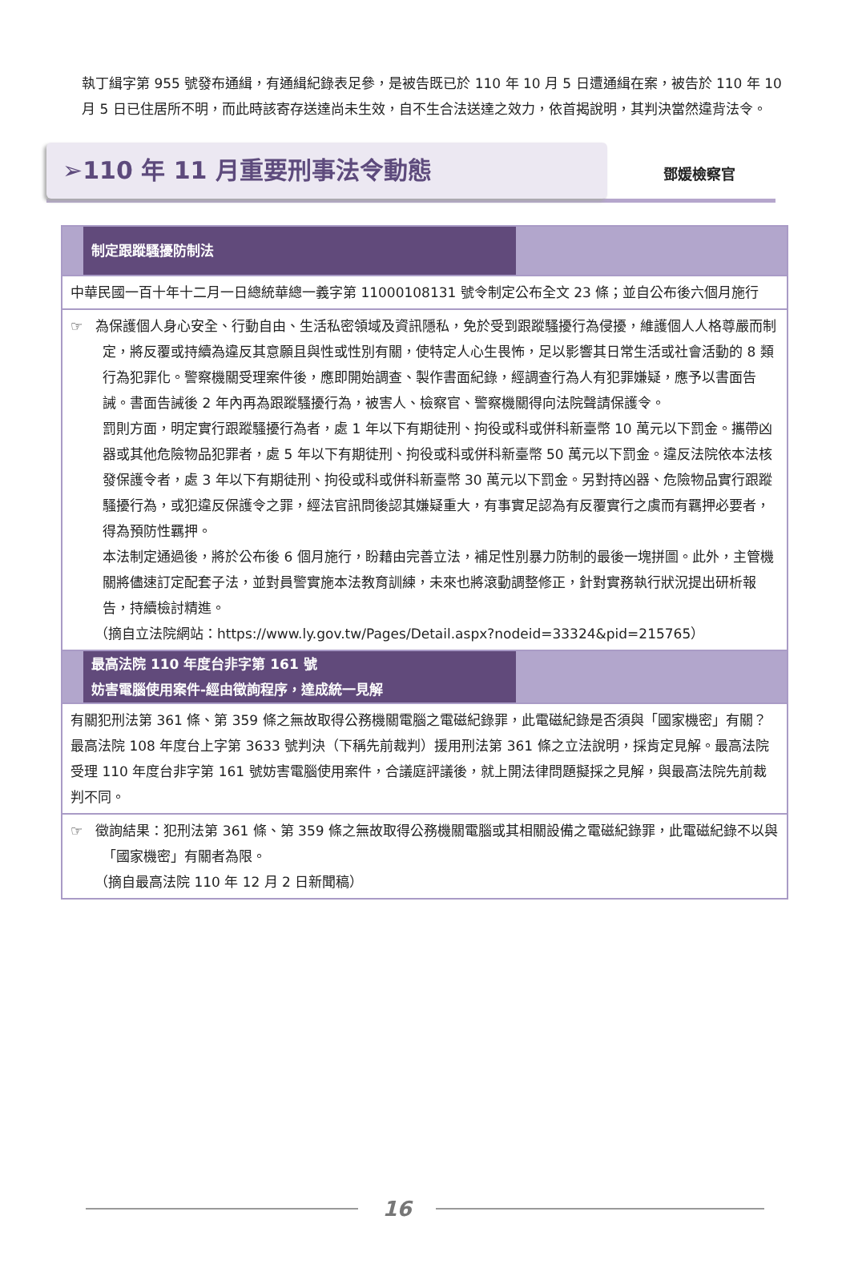執丁緝字第 955 號發布通緝，有通緝紀錄表足參，是被告既已於 110 年 10 月 5 日遭通緝在案，被告於 110 年 10 月 5 日已住居所不明，而此時該寄存送達尚未生效，自不生合法送達之效力，依首揭說明，其判決當然違背法令。
➢110 年 11 月重要刑事法令動態
鄧媛檢察官
| 制定跟蹤騷擾防制法 |
| 中華民國一百十年十二月一日總統華總一義字第 11000108131 號令制定公布全文 23 條；並自公布後六個月施行 |
| ☞ 為保護個人身心安全、行動自由、生活私密領域及資訊隱私，免於受到跟蹤騷擾行為侵擾，維護個人人格尊嚴而制定，將反覆或持續為違反其意願且與性或性別有關，使特定人心生畏怖，足以影響其日常生活或社會活動的 8 類行為犯罪化。警察機關受理案件後，應即開始調查、製作書面紀錄，經調查行為人有犯罪嫌疑，應予以書面告誡。書面告誡後 2 年內再為跟蹤騷擾行為，被害人、檢察官、警察機關得向法院聲請保護令。 罰則方面，明定實行跟蹤騷擾行為者，處 1 年以下有期徒刑、拘役或科或併科新臺幣 10 萬元以下罰金。攜帶凶器或其他危險物品犯罪者，處 5 年以下有期徒刑、拘役或科或併科新臺幣 50 萬元以下罰金。違反法院依本法核發保護令者，處 3 年以下有期徒刑、拘役或科或併科新臺幣 30 萬元以下罰金。另對持凶器、危險物品實行跟蹤騷擾行為，或犯違反保護令之罪，經法官訊問後認其嫌疑重大，有事實足認為有反覆實行之虞而有羈押必要者，得為預防性羈押。 本法制定通過後，將於公布後 6 個月施行，盼藉由完善立法，補足性別暴力防制的最後一塊拼圖。此外，主管機關將儘速訂定配套子法，並對員警實施本法教育訓練，未來也將滾動調整修正，針對實務執行狀況提出研析報告，持續檢討精進。 （摘自立法院網站：https://www.ly.gov.tw/Pages/Detail.aspx?nodeid=33324&pid=215765） |
| 最高法院 110 年度台非字第 161 號 妨害電腦使用案件-經由徵詢程序，達成統一見解 |
| 有關犯刑法第 361 條、第 359 條之無故取得公務機關電腦之電磁紀錄罪，此電磁紀錄是否須與「國家機密」有關？最高法院 108 年度台上字第 3633 號判決（下稱先前裁判）援用刑法第 361 條之立法說明，採肯定見解。最高法院受理 110 年度台非字第 161 號妨害電腦使用案件，合議庭評議後，就上開法律問題擬採之見解，與最高法院先前裁判不同。 |
| ☞ 徵詢結果：犯刑法第 361 條、第 359 條之無故取得公務機關電腦或其相關設備之電磁紀錄罪，此電磁紀錄不以與「國家機密」有關者為限。 （摘自最高法院 110 年 12 月 2 日新聞稿） |
16